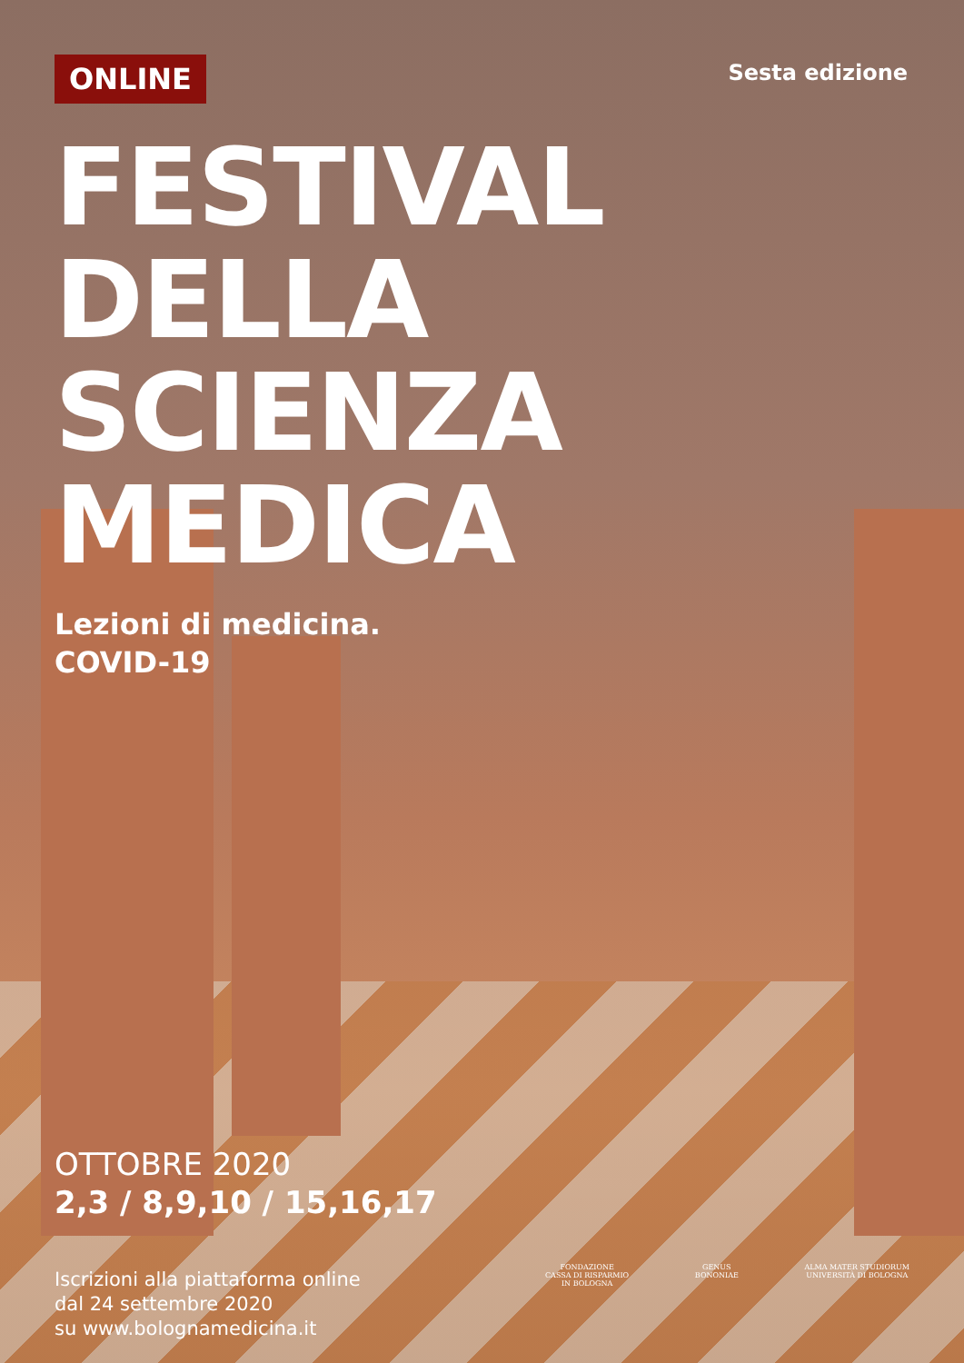ONLINE
Sesta edizione
FESTIVAL
DELLA
SCIENZA
MEDICA
Lezioni di medicina.
COVID-19
OTTOBRE 2020
2,3 / 8,9,10 / 15,16,17
Iscrizioni alla piattaforma online
dal 24 settembre 2020
su www.bolognamedicina.it
FONDAZIONE
CASSA DI RISPARMIO
IN BOLOGNA
GENUS
BONONIAE
ALMA MATER STUDIORUM
UNIVERSITÀ DI BOLOGNA